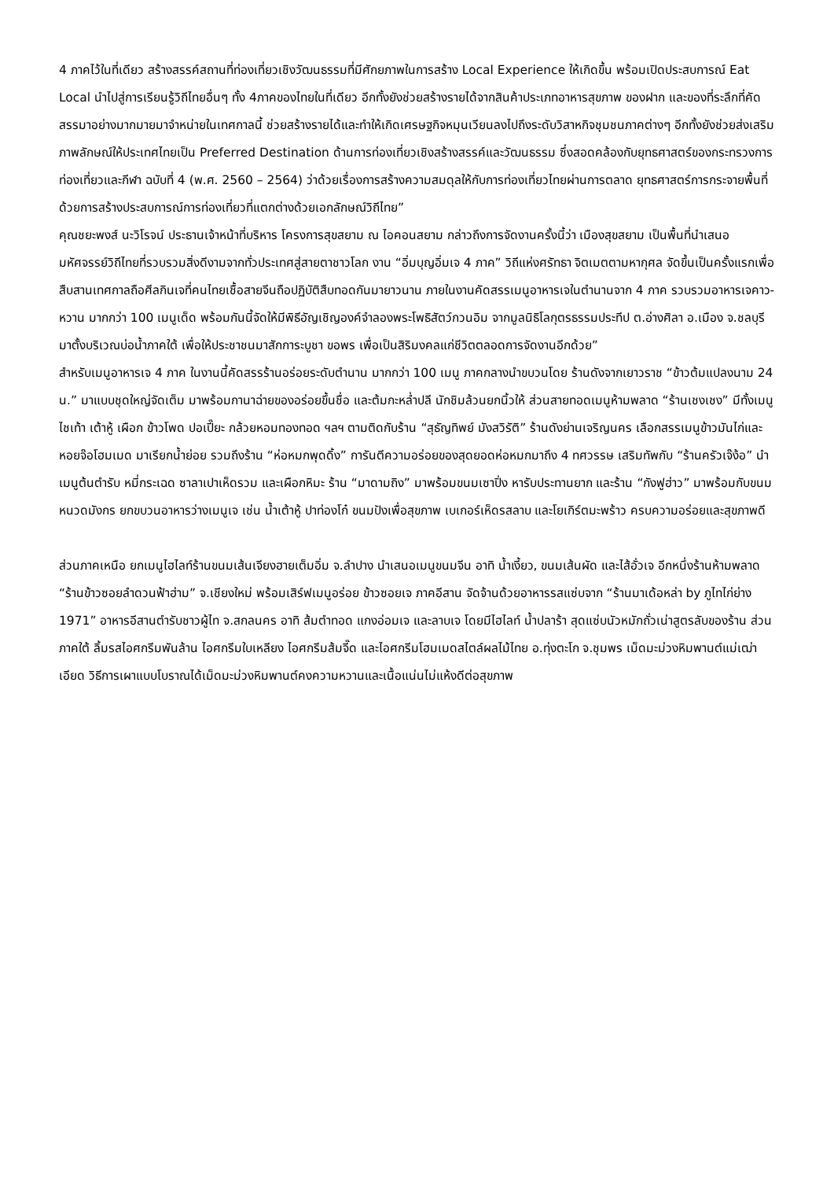4 ภาคไว้ในที่เดียว สร้างสรรค์สถานที่ท่องเที่ยวเชิงวัฒนธรรมที่มีศักยภาพในการสร้าง Local Experience ให้เกิดขึ้น พร้อมเปิดประสบการณ์ Eat Local นำไปสู่การเรียนรู้วิถีไทยอื่นๆ ทั้ง 4ภาคของไทยในที่เดียว อีกทั้งยังช่วยสร้างรายได้จากสินค้าประเภทอาหารสุขภาพ ของฝาก และของที่ระลึกที่คัดสรรมาอย่างมากมายมาจำหน่ายในเทศกาลนี้ ช่วยสร้างรายได้และทำให้เกิดเศรษฐกิจหมุนเวียนลงไปถึงระดับวิสาหกิจชุมชนภาคต่างๆ อีกทั้งยังช่วยส่งเสริมภาพลักษณ์ให้ประเทศไทยเป็น Preferred Destination ด้านการท่องเที่ยวเชิงสร้างสรรค์และวัฒนธรรม ซึ่งสอดคล้องกับยุทธศาสตร์ของกระทรวงการท่องเที่ยวและกีฬา ฉบับที่ 4 (พ.ศ. 2560 – 2564) ว่าด้วยเรื่องการสร้างความสมดุลให้กับการท่องเที่ยวไทยผ่านการตลาด ยุทธศาสตร์การกระจายพื้นที่ ด้วยการสร้างประสบการณ์การท่องเที่ยวที่แตกต่างด้วยเอกลักษณ์วิถีไทย”
คุณชยะพงส์ นะวิโรจน์ ประธานเจ้าหน้าที่บริหาร โครงการสุขสยาม ณ ไอคอนสยาม กล่าวถึงการจัดงานครั้งนี้ว่า เมืองสุขสยาม เป็นพื้นที่นำเสนอมหัศจรรย์วิถีไทยที่รวบรวมสิ่งดีงามจากทั่วประเทศสู่สายตาชาวโลก งาน “อิ่มบุญอิ่มเจ 4 ภาค” วิถีแห่งศรัทธา จิตเมตตามหากุศล จัดขึ้นเป็นครั้งแรกเพื่อสืบสานเทศกาลถือศีลกินเจที่คนไทยเชื้อสายจีนถือปฏิบัติสืบทอดกันมายาวนาน ภายในงานคัดสรรเมนูอาหารเจในตำนานจาก 4 ภาค รวบรวมอาหารเจคาว-หวาน มากกว่า 100 เมนูเด็ด พร้อมกันนี้จัดให้มีพิธีอัญเชิญองค์จำลองพระโพธิสัตว์กวนอิม จากมูลนิธิโลกุตรธรรมประทีป ต.อ่างศิลา อ.เมือง จ.ชลบุรี มาตั้งบริเวณบ่อน้ำภาคใต้ เพื่อให้ประชาชนมาสักการะบูชา ขอพร เพื่อเป็นสิริมงคลแก่ชีวิตตลอดการจัดงานอีกด้วย”
สำหรับเมนูอาหารเจ 4 ภาค ในงานนี้คัดสรรร้านอร่อยระดับตำนาน มากกว่า 100 เมนู ภาคกลางนำขบวนโดย ร้านดังจากเยาวราช “ข้าวต้มแปลงนาม 24 น.” มาแบบชุดใหญ่จัดเต็ม มาพร้อมกานาฉ่ายของอร่อยขึ้นชื่อ และต้มกะหล่ำปลี นักชิมล้วนยกนิ้วให้ ส่วนสายทอดเมนูห้ามพลาด “ร้านเชงเชง” มีทั้งเมนูไชเท้า เต้าหู้ เผือก ข้าวโพด ปอเปี๊ยะ กล้วยหอมทองทอด ฯลฯ ตามติดกับร้าน “สุธัญทิพย์ มังสวิรัติ” ร้านดังย่านเจริญนคร เลือกสรรเมนูข้าวมันไก่และหอยจ๊อโฮมเมด มาเรียกน้ำย่อย รวมถึงร้าน “ห่อหมกพุดดิ้ง” การันตีความอร่อยของสุดยอดห่อหมกมาถึง 4 ทศวรรษ เสริมทัพกับ “ร้านครัวเจ๊ง้อ” นำเมนูต้นตำรับ หมี่กระเฉด ซาลาเปาเห็ดรวม และเผือกหิมะ ร้าน “มาดามถิง” มาพร้อมขนมเซาปิ่ง หารับประทานยาก และร้าน “กังฟูฮ่าว” มาพร้อมกับขนมหนวดมังกร ยกขบวนอาหารว่างเมนูเจ เช่น น้ำเต้าหู้ ปาท่องโก๋ ขนมปังเพื่อสุขภาพ เบเกอร์เห็ดรสลาบ และโยเกิร์ตมะพร้าว ครบความอร่อยและสุขภาพดี
ส่วนภาคเหนือ ยกเมนูไฮไลท์ร้านขนมเส้นเจียงฮายเต็มอิ่ม จ.ลำปาง นำเสนอเมนูขนมจีน อาทิ น้ำเงี้ยว, ขนมเส้นผัด และไส้อั่วเจ อีกหนึ่งร้านห้ามพลาด “ร้านข้าวซอยลำดวนฟ้าฮ่าม” จ.เชียงใหม่ พร้อมเสิร์ฟเมนูอร่อย ข้าวซอยเจ ภาคอีสาน จัดจ้านด้วยอาหารรสแซ่บจาก “ร้านมาเด้อหล่า by ภูไทไก่ย่าง 1971” อาหารอีสานตำรับชาวผู้ไท จ.สกลนคร อาทิ ส้มตำทอด แกงอ่อมเจ และลาบเจ โดยมีไฮไลท์ น้ำปลาร้า สุดแซ่บนัวหมักถั่วเน่าสูตรลับของร้าน ส่วนภาคใต้ ลิ้มรสไอศกรีมพันล้าน ไอศกรีมใบเหลียง ไอศกรีมส้มจี๊ด และไอศกรีมโฮมเมดสไตล์ผลไม้ไทย อ.ทุ่งตะโก จ.ชุมพร เม็ดมะม่วงหิมพานต์แม่เฒ่าเอียด วิธีการเผาแบบโบราณได้เม็ดมะม่วงหิมพานต์คงความหวานและเนื้อแน่นไม่แห้งดีต่อสุขภาพ